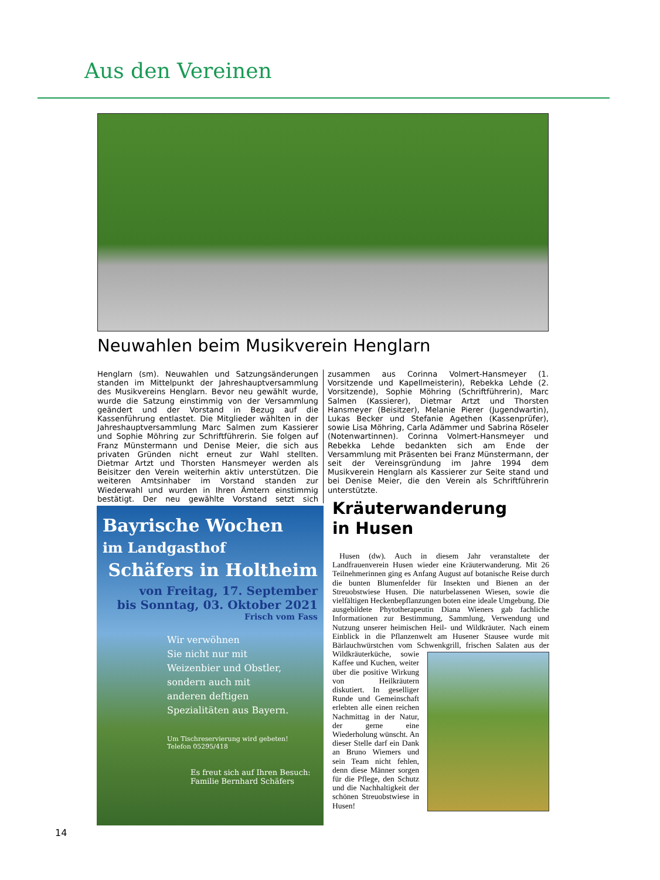Aus den Vereinen
Neuwahlen beim Musikverein Henglarn
Henglarn (sm). Neuwahlen und Satzungsänderungen standen im Mittelpunkt der Jahreshauptversammlung des Musikvereins Henglarn. Bevor neu gewählt wurde, wurde die Satzung einstimmig von der Versammlung geändert und der Vorstand in Bezug auf die Kassenführung entlastet. Die Mitglieder wählten in der Jahreshauptversammlung Marc Salmen zum Kassierer und Sophie Möhring zur Schriftführerin. Sie folgen auf Franz Münstermann und Denise Meier, die sich aus privaten Gründen nicht erneut zur Wahl stellten. Dietmar Artzt und Thorsten Hansmeyer werden als Beisitzer den Verein weiterhin aktiv unterstützen. Die weiteren Amtsinhaber im Vorstand standen zur Wiederwahl und wurden in Ihren Ämtern einstimmig bestätigt. Der neu gewählte Vorstand setzt sich zusammen aus Corinna Volmert-Hansmeyer (1. Vorsitzende und Kapellmeisterin), Rebekka Lehde (2. Vorsitzende), Sophie Möhring (Schriftführerin), Marc Salmen (Kassierer), Dietmar Artzt und Thorsten Hansmeyer (Beisitzer), Melanie Pierer (Jugendwartin), Lukas Becker und Stefanie Agethen (Kassenprüfer), sowie Lisa Möhring, Carla Adämmer und Sabrina Röseler (Notenwartinnen). Corinna Volmert-Hansmeyer und Rebekka Lehde bedankten sich am Ende der Versammlung mit Präsenten bei Franz Münstermann, der seit der Vereinsgründung im Jahre 1994 dem Musikverein Henglarn als Kassierer zur Seite stand und bei Denise Meier, die den Verein als Schriftführerin unterstützte.
Bayrische Wochen
im Landgasthof
Schäfers in Holtheim
von Freitag, 17. September
bis Sonntag, 03. Oktober 2021
Frisch vom Fass
Wir verwöhnen
Sie nicht nur mit
Weizenbier und Obstler,
sondern auch mit
anderen deftigen
Spezialitäten aus Bayern.
Um Tischreservierung wird gebeten!
Telefon 05295/418
Es freut sich auf Ihren Besuch:
Familie Bernhard Schäfers
Kräuterwanderung
in Husen
Husen (dw). Auch in diesem Jahr veranstaltete der Landfrauenverein Husen wieder eine Kräuterwanderung. Mit 26 Teilnehmerinnen ging es Anfang August auf botanische Reise durch die bunten Blumenfelder für Insekten und Bienen an der Streuobstwiese Husen. Die naturbelassenen Wiesen, sowie die vielfältigen Heckenbepflanzungen boten eine ideale Umgebung. Die ausgebildete Phytotherapeutin Diana Wieners gab fachliche Informationen zur Bestimmung, Sammlung, Verwendung und Nutzung unserer heimischen Heil- und Wildkräuter. Nach einem Einblick in die Pflanzenwelt am Husener Stausee wurde mit Bärlauchwürstchen vom Schwenkgrill, frischen Salaten aus der Wildkräuterküche, sowie Kaffee und Kuchen, weiter über die positive Wirkung von Heilkräutern diskutiert. In geselliger Runde und Gemeinschaft erlebten alle einen reichen Nachmittag in der Natur, der gerne eine Wiederholung wünscht. An dieser Stelle darf ein Dank an Bruno Wiemers und sein Team nicht fehlen, denn diese Männer sorgen für die Pflege, den Schutz und die Nachhaltigkeit der schönen Streuobstwiese in Husen!
14